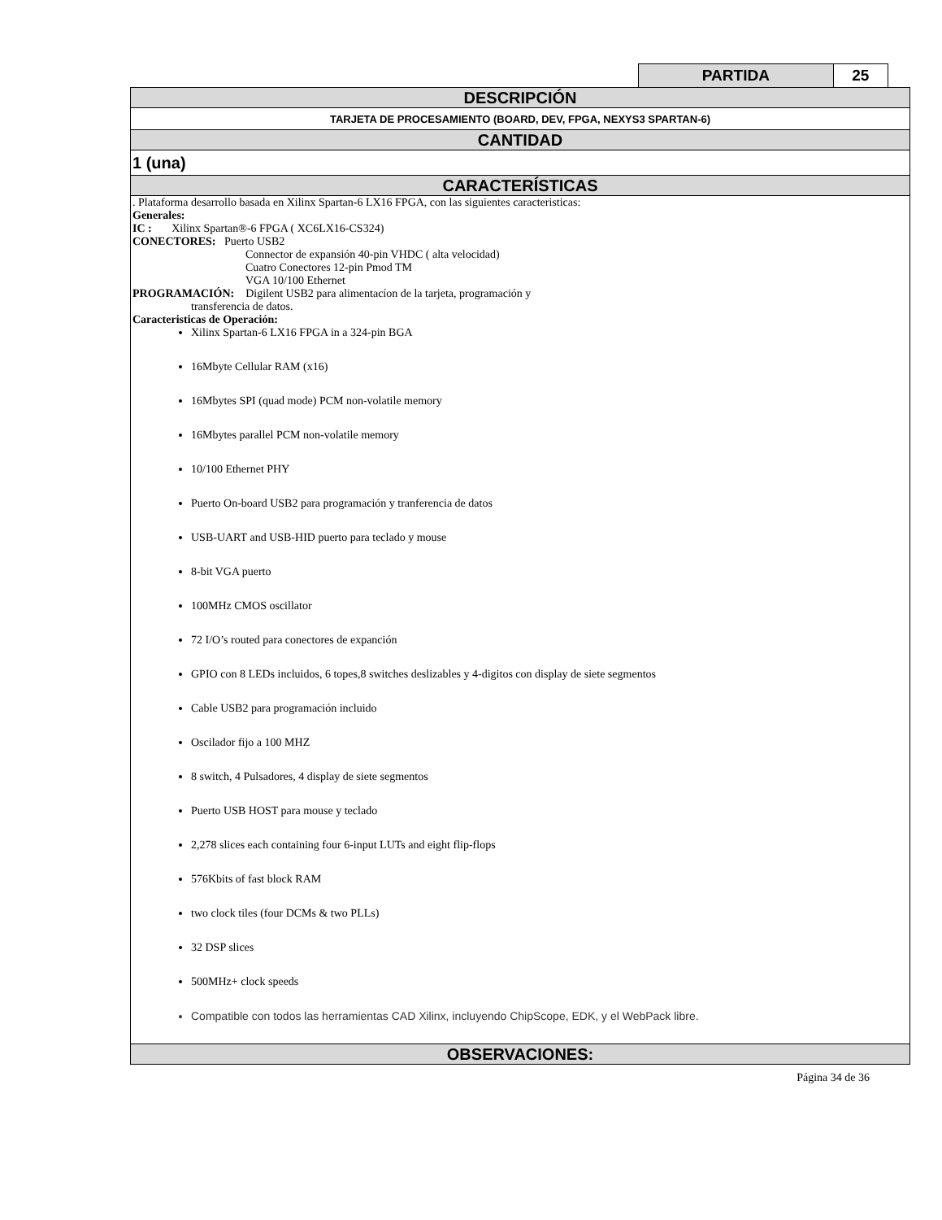| PARTIDA | 25 |
| DESCRIPCIÓN |
| TARJETA DE PROCESAMIENTO (BOARD, DEV, FPGA, NEXYS3 SPARTAN-6) |
| CANTIDAD |
| 1 (una) |
| CARACTERÍSTICAS |
| . Plataforma desarrollo basada en Xilinx Spartan-6 LX16 FPGA, con las siguientes caracteristicas: Generales: IC : Xilinx Spartan®-6 FPGA ( XC6LX16-CS324) CONECTORES: Puerto USB2 Connector de expansión 40-pin VHDC ( alta velocidad) Cuatro Conectores 12-pin Pmod TM VGA 10/100 Ethernet PROGRAMACIÓN: Digilent USB2 para alimentacíon de la tarjeta, programación y transferencia de datos. Caracteristicas de Operación: Xilinx Spartan-6 LX16 FPGA in a 324-pin BGA 16Mbyte Cellular RAM (x16) 16Mbytes SPI (quad mode) PCM non-volatile memory 16Mbytes parallel PCM non-volatile memory 10/100 Ethernet PHY Puerto On-board USB2 para programación y tranferencia de datos USB-UART and USB-HID puerto para teclado y mouse 8-bit VGA puerto 100MHz CMOS oscillator 72 I/O’s routed para conectores de expanción GPIO con 8 LEDs incluidos, 6 topes,8 switches deslizables y 4-digitos con display de siete segmentos Cable USB2 para programación incluido Oscilador fijo a 100 MHZ 8 switch, 4 Pulsadores, 4 display de siete segmentos Puerto USB HOST para mouse y teclado 2,278 slices each containing four 6-input LUTs and eight flip-flops 576Kbits of fast block RAM two clock tiles (four DCMs & two PLLs) 32 DSP slices 500MHz+ clock speeds Compatible con todos las herramientas CAD Xilinx, incluyendo ChipScope, EDK, y el WebPack libre. |
| OBSERVACIONES: |
Página 34 de 36